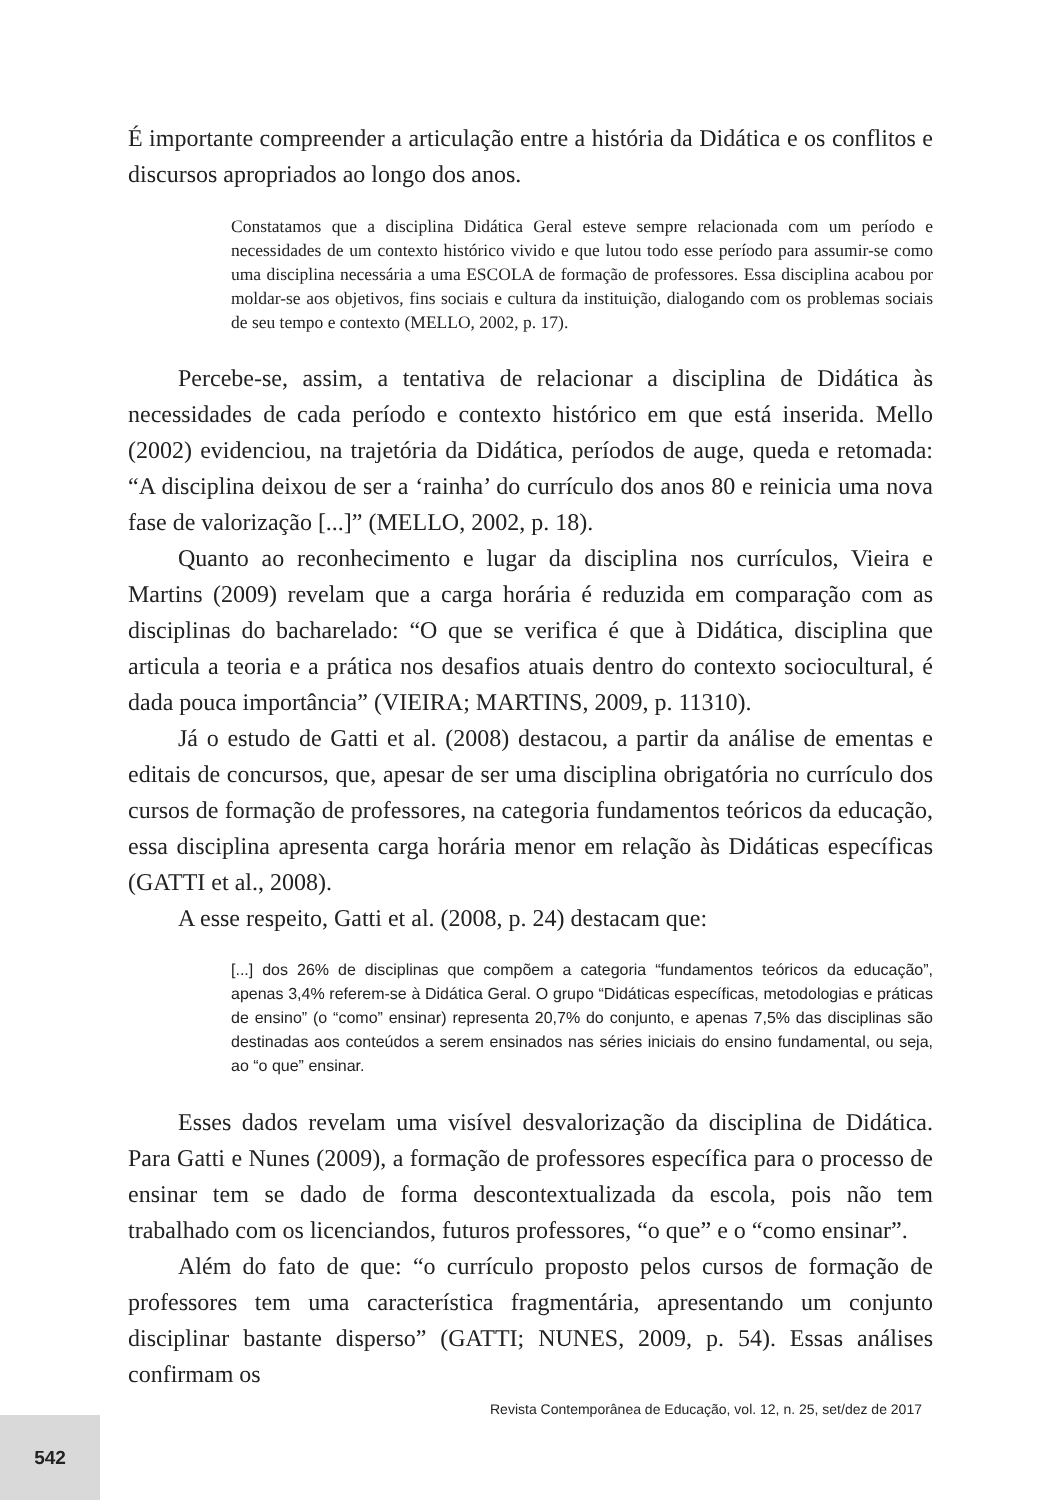É importante compreender a articulação entre a história da Didática e os conflitos e discursos apropriados ao longo dos anos.
Constatamos que a disciplina Didática Geral esteve sempre relacionada com um período e necessidades de um contexto histórico vivido e que lutou todo esse período para assumir-se como uma disciplina necessária a uma ESCOLA de formação de professores. Essa disciplina acabou por moldar-se aos objetivos, fins sociais e cultura da instituição, dialogando com os problemas sociais de seu tempo e contexto (MELLO, 2002, p. 17).
Percebe-se, assim, a tentativa de relacionar a disciplina de Didática às necessidades de cada período e contexto histórico em que está inserida. Mello (2002) evidenciou, na trajetória da Didática, períodos de auge, queda e retomada: “A disciplina deixou de ser a ‘rainha’ do currículo dos anos 80 e reinicia uma nova fase de valorização [...]” (MELLO, 2002, p. 18).
Quanto ao reconhecimento e lugar da disciplina nos currículos, Vieira e Martins (2009) revelam que a carga horária é reduzida em comparação com as disciplinas do bacharelado: “O que se verifica é que à Didática, disciplina que articula a teoria e a prática nos desafios atuais dentro do contexto sociocultural, é dada pouca importância” (VIEIRA; MARTINS, 2009, p. 11310).
Já o estudo de Gatti et al. (2008) destacou, a partir da análise de ementas e editais de concursos, que, apesar de ser uma disciplina obrigatória no currículo dos cursos de formação de professores, na categoria fundamentos teóricos da educação, essa disciplina apresenta carga horária menor em relação às Didáticas específicas (GATTI et al., 2008).
A esse respeito, Gatti et al. (2008, p. 24) destacam que:
[...] dos 26% de disciplinas que compõem a categoria “fundamentos teóricos da educação”, apenas 3,4% referem-se à Didática Geral. O grupo “Didáticas específicas, metodologias e práticas de ensino” (o “como” ensinar) representa 20,7% do conjunto, e apenas 7,5% das disciplinas são destinadas aos conteúdos a serem ensinados nas séries iniciais do ensino fundamental, ou seja, ao “o que” ensinar.
Esses dados revelam uma visível desvalorização da disciplina de Didática. Para Gatti e Nunes (2009), a formação de professores específica para o processo de ensinar tem se dado de forma descontextualizada da escola, pois não tem trabalhado com os licenciandos, futuros professores, “o que” e o “como ensinar”.
Além do fato de que: “o currículo proposto pelos cursos de formação de professores tem uma característica fragmentária, apresentando um conjunto disciplinar bastante disperso” (GATTI; NUNES, 2009, p. 54). Essas análises confirmam os
Revista Contemporânea de Educação, vol. 12, n. 25, set/dez de 2017
542